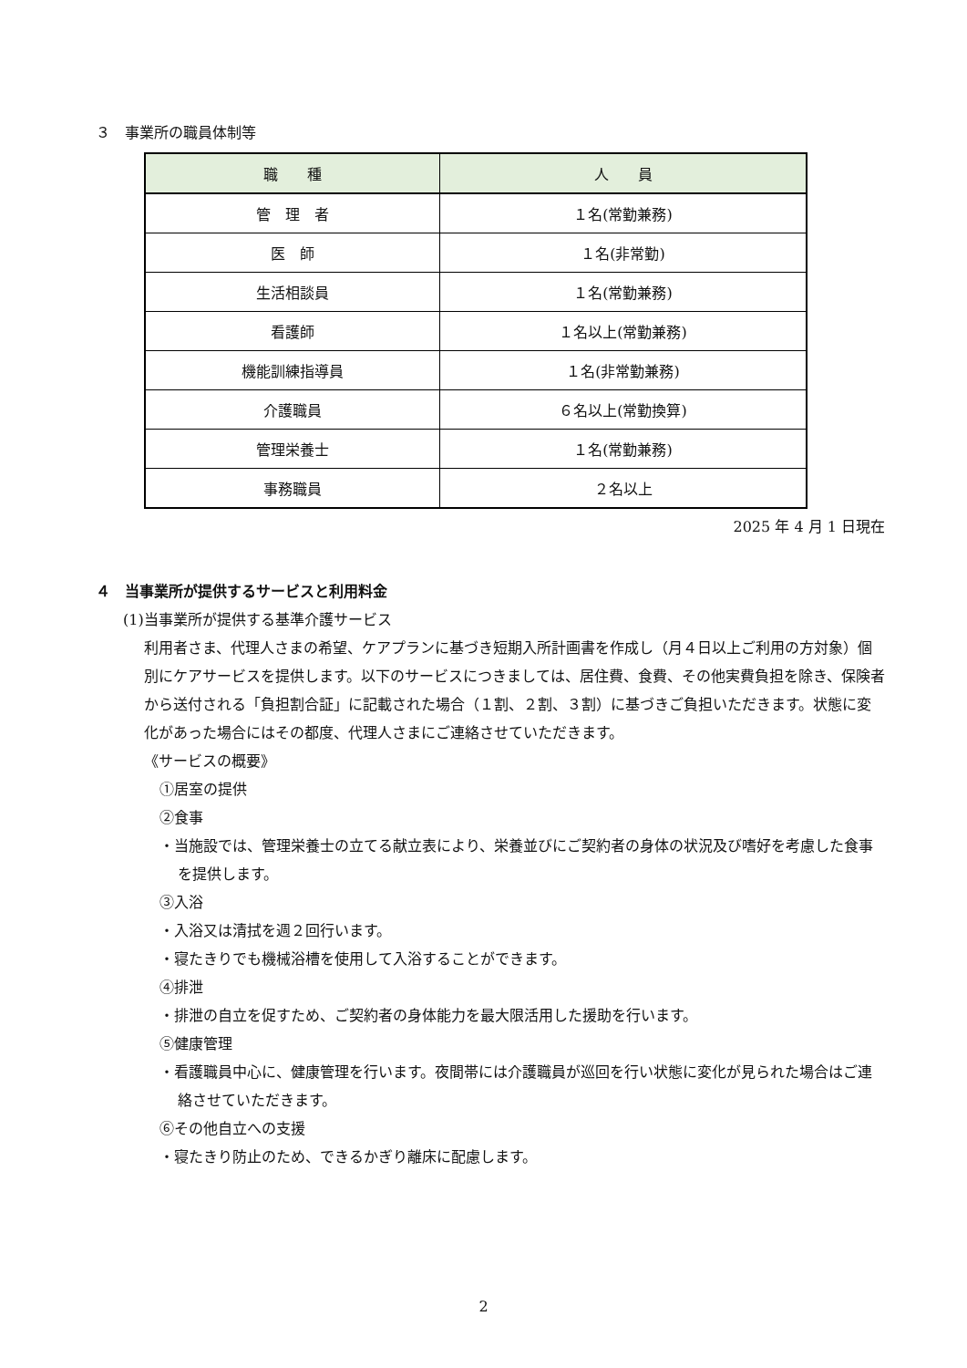３　事業所の職員体制等
| 職 種 | 人 員 |
| --- | --- |
| 管 理 者 | １名(常勤兼務) |
| 医 師 | １名(非常勤) |
| 生活相談員 | １名(常勤兼務) |
| 看護師 | １名以上(常勤兼務) |
| 機能訓練指導員 | １名(非常勤兼務) |
| 介護職員 | ６名以上(常勤換算) |
| 管理栄養士 | １名(常勤兼務) |
| 事務職員 | ２名以上 |
2025 年 4 月 1 日現在
４　当事業所が提供するサービスと利用料金
(1)当事業所が提供する基準介護サービス
利用者さま、代理人さまの希望、ケアプランに基づき短期入所計画書を作成し（月４日以上ご利用の方対象）個別にケアサービスを提供します。以下のサービスにつきましては、居住費、食費、その他実費負担を除き、保険者から送付される「負担割合証」に記載された場合（１割、２割、３割）に基づきご負担いただきます。状態に変化があった場合にはその都度、代理人さまにご連絡させていただきます。
《サービスの概要》
①居室の提供
②食事
・当施設では、管理栄養士の立てる献立表により、栄養並びにご契約者の身体の状況及び嗜好を考慮した食事を提供します。
③入浴
・入浴又は清拭を週２回行います。
・寝たきりでも機械浴槽を使用して入浴することができます。
④排泄
・排泄の自立を促すため、ご契約者の身体能力を最大限活用した援助を行います。
⑤健康管理
・看護職員中心に、健康管理を行います。夜間帯には介護職員が巡回を行い状態に変化が見られた場合はご連絡させていただきます。
⑥その他自立への支援
・寝たきり防止のため、できるかぎり離床に配慮します。
2